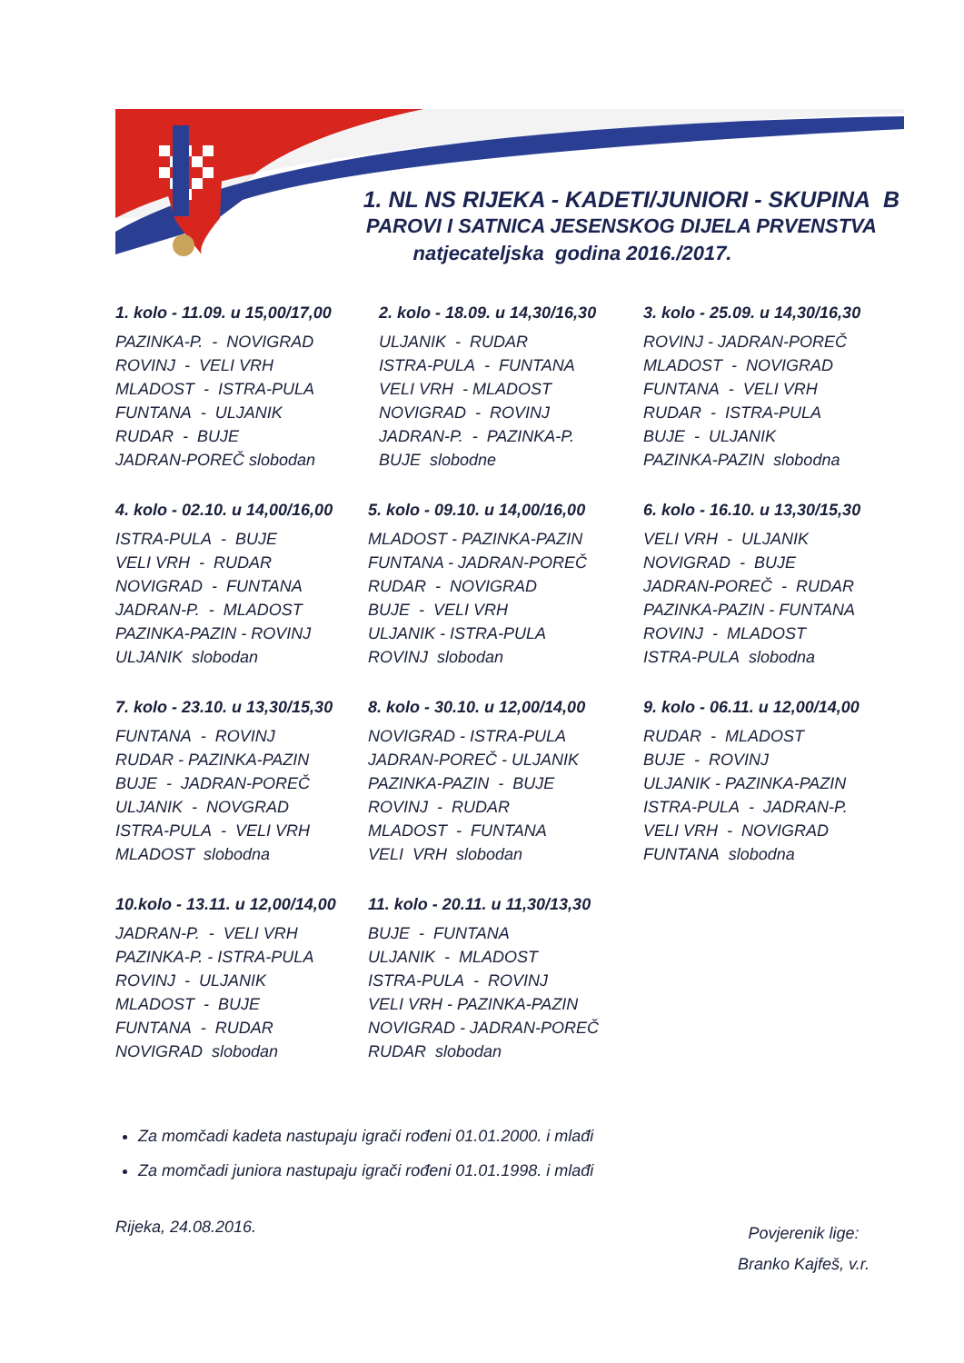1. NL NS RIJEKA - KADETI/JUNIORI - SKUPINA B
PAROVI I SATNICA JESENSKOG DIJELA PRVENSTVA
natjecateljska godina 2016./2017.
1. kolo - 11.09. u 15,00/17,00
PAZINKA-P. - NOVIGRAD
ROVINJ - VELI VRH
MLADOST - ISTRA-PULA
FUNTANA - ULJANIK
RUDAR - BUJE
JADRAN-POREČ slobodan
2. kolo - 18.09. u 14,30/16,30
ULJANIK - RUDAR
ISTRA-PULA - FUNTANA
VELI VRH - MLADOST
NOVIGRAD - ROVINJ
JADRAN-P. - PAZINKA-P.
BUJE slobodne
3. kolo - 25.09. u 14,30/16,30
ROVINJ - JADRAN-POREČ
MLADOST - NOVIGRAD
FUNTANA - VELI VRH
RUDAR - ISTRA-PULA
BUJE - ULJANIK
PAZINKA-PAZIN slobodna
4. kolo - 02.10. u 14,00/16,00
ISTRA-PULA - BUJE
VELI VRH - RUDAR
NOVIGRAD - FUNTANA
JADRAN-P. - MLADOST
PAZINKA-PAZIN - ROVINJ
ULJANIK slobodan
5. kolo - 09.10. u 14,00/16,00
MLADOST - PAZINKA-PAZIN
FUNTANA - JADRAN-POREČ
RUDAR - NOVIGRAD
BUJE - VELI VRH
ULJANIK - ISTRA-PULA
ROVINJ slobodan
6. kolo - 16.10. u 13,30/15,30
VELI VRH - ULJANIK
NOVIGRAD - BUJE
JADRAN-POREČ - RUDAR
PAZINKA-PAZIN - FUNTANA
ROVINJ - MLADOST
ISTRA-PULA slobodna
7. kolo - 23.10. u 13,30/15,30
FUNTANA - ROVINJ
RUDAR - PAZINKA-PAZIN
BUJE - JADRAN-POREČ
ULJANIK - NOVGRAD
ISTRA-PULA - VELI VRH
MLADOST slobodna
8. kolo - 30.10. u 12,00/14,00
NOVIGRAD - ISTRA-PULA
JADRAN-POREČ - ULJANIK
PAZINKA-PAZIN - BUJE
ROVINJ - RUDAR
MLADOST - FUNTANA
VELI VRH slobodan
9. kolo - 06.11. u 12,00/14,00
RUDAR - MLADOST
BUJE - ROVINJ
ULJANIK - PAZINKA-PAZIN
ISTRA-PULA - JADRAN-P.
VELI VRH - NOVIGRAD
FUNTANA slobodna
10.kolo - 13.11. u 12,00/14,00
JADRAN-P. - VELI VRH
PAZINKA-P. - ISTRA-PULA
ROVINJ - ULJANIK
MLADOST - BUJE
FUNTANA - RUDAR
NOVIGRAD slobodan
11. kolo - 20.11. u 11,30/13,30
BUJE - FUNTANA
ULJANIK - MLADOST
ISTRA-PULA - ROVINJ
VELI VRH - PAZINKA-PAZIN
NOVIGRAD - JADRAN-POREČ
RUDAR slobodan
Za momčadi kadeta nastupaju igrači rođeni 01.01.2000. i mlađi
Za momčadi juniora nastupaju igrači rođeni 01.01.1998. i mlađi
Rijeka, 24.08.2016.
Povjerenik lige:
Branko Kajfeš, v.r.